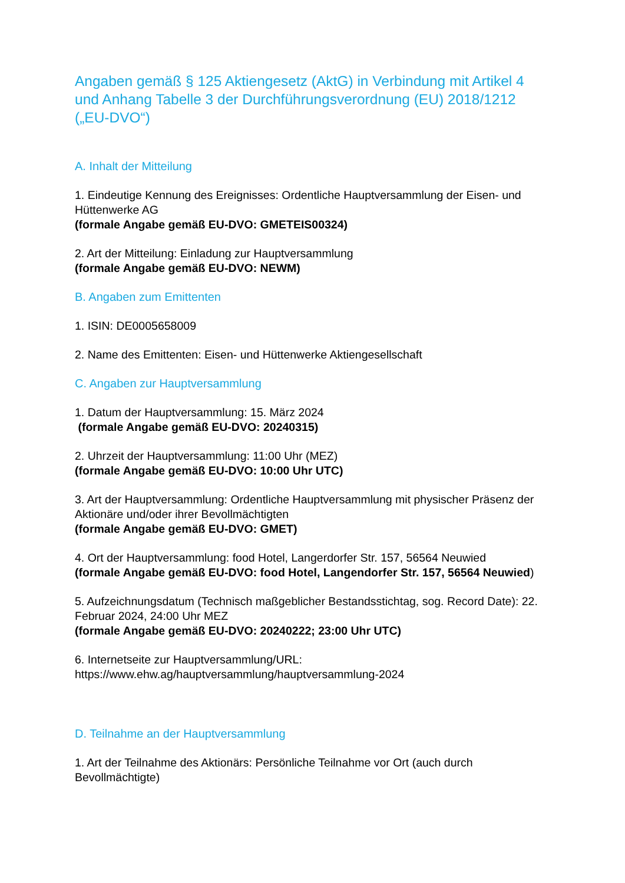Angaben gemäß § 125 Aktiengesetz (AktG) in Verbindung mit Artikel 4 und Anhang Tabelle 3 der Durchführungsverordnung (EU) 2018/1212 („EU-DVO“)
A. Inhalt der Mitteilung
1. Eindeutige Kennung des Ereignisses: Ordentliche Hauptversammlung der Eisen- und Hüttenwerke AG
(formale Angabe gemäß EU-DVO: GMETEIS00324)
2. Art der Mitteilung: Einladung zur Hauptversammlung
(formale Angabe gemäß EU-DVO: NEWM)
B. Angaben zum Emittenten
1. ISIN: DE0005658009
2. Name des Emittenten: Eisen- und Hüttenwerke Aktiengesellschaft
C. Angaben zur Hauptversammlung
1. Datum der Hauptversammlung: 15. März 2024
(formale Angabe gemäß EU-DVO: 20240315)
2. Uhrzeit der Hauptversammlung: 11:00 Uhr (MEZ)
(formale Angabe gemäß EU-DVO: 10:00 Uhr UTC)
3. Art der Hauptversammlung: Ordentliche Hauptversammlung mit physischer Präsenz der Aktionäre und/oder ihrer Bevollmächtigten
(formale Angabe gemäß EU-DVO: GMET)
4. Ort der Hauptversammlung: food Hotel, Langerdorfer Str. 157, 56564 Neuwied
(formale Angabe gemäß EU-DVO: food Hotel, Langendorfer Str. 157, 56564 Neuwied)
5. Aufzeichnungsdatum (Technisch maßgeblicher Bestandsstichtag, sog. Record Date): 22. Februar 2024, 24:00 Uhr MEZ
(formale Angabe gemäß EU-DVO: 20240222; 23:00 Uhr UTC)
6. Internetseite zur Hauptversammlung/URL:
https://www.ehw.ag/hauptversammlung/hauptversammlung-2024
D. Teilnahme an der Hauptversammlung
1. Art der Teilnahme des Aktionärs: Persönliche Teilnahme vor Ort (auch durch Bevollmächtigte)